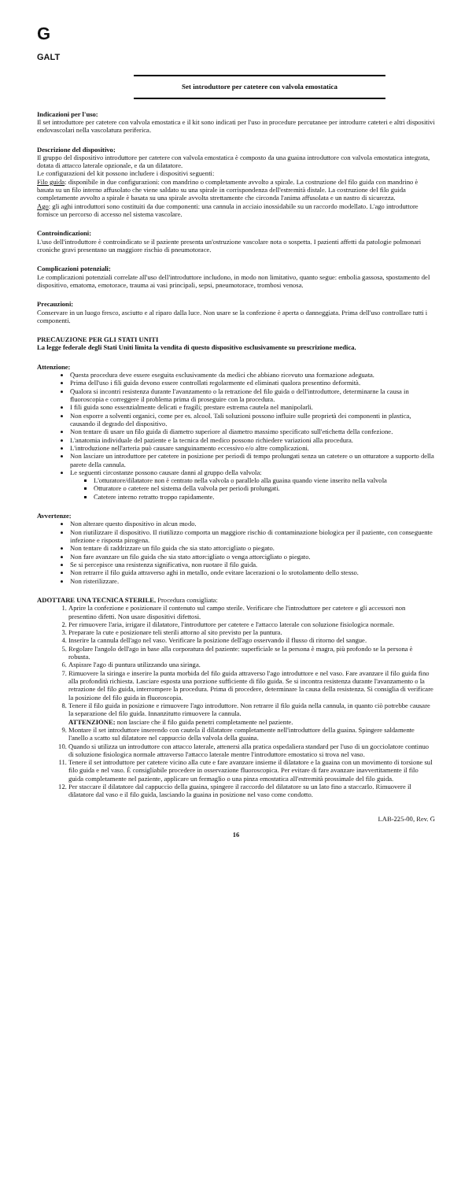G
GALT
Set introduttore per catetere con valvola emostatica
Indicazioni per l'uso:
Il set introduttore per catetere con valvola emostatica e il kit sono indicati per l'uso in procedure percutanee per introdurre cateteri e altri dispositivi endovascolari nella vascolatura periferica.
Descrizione del dispositivo:
Il gruppo del dispositivo introduttore per catetere con valvola emostatica è composto da una guaina introduttore con valvola emostatica integrata, dotata di attacco laterale opzionale, e da un dilatatore.
Le configurazioni del kit possono includere i dispositivi seguenti:
Filo guida: disponibile in due configurazioni: con mandrino o completamente avvolto a spirale. La costruzione del filo guida con mandrino è basata su un filo interno affusolato che viene saldato su una spirale in corrispondenza dell'estremità distale. La costruzione del filo guida completamente avvolto a spirale è basata su una spirale avvolta strettamente che circonda l'anima affusolata e un nastro di sicurezza.
Ago: gli aghi introduttori sono costituiti da due componenti: una cannula in acciaio inossidabile su un raccordo modellato. L'ago introduttore fornisce un percorso di accesso nel sistema vascolare.
Controindicazioni:
L'uso dell'introduttore è controindicato se il paziente presenta un'ostruzione vascolare nota o sospetta. I pazienti affetti da patologie polmonari croniche gravi presentano un maggiore rischio di pneumotorace.
Complicazioni potenziali:
Le complicazioni potenziali correlate all'uso dell'introduttore includono, in modo non limitativo, quanto segue: embolia gassosa, spostamento del dispositivo, ematoma, emotorace, trauma ai vasi principali, sepsi, pneumotorace, trombosi venosa.
Precauzioni:
Conservare in un luogo fresco, asciutto e al riparo dalla luce. Non usare se la confezione è aperta o danneggiata. Prima dell'uso controllare tutti i componenti.
PRECAUZIONE PER GLI STATI UNITI
La legge federale degli Stati Uniti limita la vendita di questo dispositivo esclusivamente su prescrizione medica.
Attenzione:
Questa procedura deve essere eseguita esclusivamente da medici che abbiano ricevuto una formazione adeguata.
Prima dell'uso i fili guida devono essere controllati regolarmente ed eliminati qualora presentino deformità.
Qualora si incontri resistenza durante l'avanzamento o la retrazione del filo guida o dell'introduttore, determinarne la causa in fluoroscopia e correggere il problema prima di proseguire con la procedura.
I fili guida sono essenzialmente delicati e fragili; prestare estrema cautela nel manipolarli.
Non esporre a solventi organici, come per es. alcool. Tali soluzioni possono influire sulle proprietà dei componenti in plastica, causando il degrado del dispositivo.
Non tentare di usare un filo guida di diametro superiore al diametro massimo specificato sull'etichetta della confezione.
L'anatomia individuale del paziente e la tecnica del medico possono richiedere variazioni alla procedura.
L'introduzione nell'arteria può causare sanguinamento eccessivo e/o altre complicazioni.
Non lasciare un introduttore per catetere in posizione per periodi di tempo prolungati senza un catetere o un otturatore a supporto della parete della cannula.
Le seguenti circostanze possono causare danni al gruppo della valvola:
L'otturatore/dilatatore non è centrato nella valvola o parallelo alla guaina quando viene inserito nella valvola
Otturatore o catetere nel sistema della valvola per periodi prolungati.
Catetere interno retratto troppo rapidamente.
Avvertenze:
Non alterare questo dispositivo in alcun modo.
Non riutilizzare il dispositivo. Il riutilizzo comporta un maggiore rischio di contaminazione biologica per il paziente, con conseguente infezione e risposta pirogena.
Non tentare di raddrizzare un filo guida che sia stato attorcigliato o piegato.
Non fare avanzare un filo guida che sia stato attorcigliato o venga attorcigliato o piegato.
Se si percepisce una resistenza significativa, non ruotare il filo guida.
Non retrarre il filo guida attraverso aghi in metallo, onde evitare lacerazioni o lo srotolamento dello stesso.
Non risterilizzare.
ADOTTARE UNA TECNICA STERILE. Procedura consigliata:
1. Aprire la confezione e posizionare il contenuto sul campo sterile. Verificare che l'introduttore per catetere e gli accessori non presentino difetti. Non usare dispositivi difettosi.
2. Per rimuovere l'aria, irrigare il dilatatore, l'introduttore per catetere e l'attacco laterale con soluzione fisiologica normale.
3. Preparare la cute e posizionare teli sterili attorno al sito previsto per la puntura.
4. Inserire la cannula dell'ago nel vaso. Verificare la posizione dell'ago osservando il flusso di ritorno del sangue.
5. Regolare l'angolo dell'ago in base alla corporatura del paziente: superficiale se la persona è magra, più profondo se la persona è robusta.
6. Aspirare l'ago di puntura utilizzando una siringa.
7. Rimuovere la siringa e inserire la punta morbida del filo guida attraverso l'ago introduttore e nel vaso. Fare avanzare il filo guida fino alla profondità richiesta. Lasciare esposta una porzione sufficiente di filo guida. Se si incontra resistenza durante l'avanzamento o la retrazione del filo guida, interrompere la procedura. Prima di procedere, determinare la causa della resistenza. Si consiglia di verificare la posizione del filo guida in fluoroscopia.
8. Tenere il filo guida in posizione e rimuovere l'ago introduttore. Non retrarre il filo guida nella cannula, in quanto ciò potrebbe causare la separazione del filo guida. Innanzitutto rimuovere la cannula.
ATTENZIONE: non lasciare che il filo guida penetri completamente nel paziente.
9. Montare il set introduttore inserendo con cautela il dilatatore completamente nell'introduttore della guaina. Spingere saldamente l'anello a scatto sul dilatatore nel cappuccio della valvola della guaina.
10. Quando si utilizza un introduttore con attacco laterale, attenersi alla pratica ospedaliera standard per l'uso di un gocciolatore continuo di soluzione fisiologica normale attraverso l'attacco laterale mentre l'introduttore emostatico si trova nel vaso.
11. Tenere il set introduttore per catetere vicino alla cute e fare avanzare insieme il dilatatore e la guaina con un movimento di torsione sul filo guida e nel vaso. È consigliabile procedere in osservazione fluoroscopica. Per evitare di fare avanzare inavvertitamente il filo guida completamente nel paziente, applicare un fermaglio o una pinza emostatica all'estremità prossimale del filo guida.
12. Per staccare il dilatatore dal cappuccio della guaina, spingere il raccordo del dilatatore su un lato fino a staccarlo. Rimuovere il dilatatore dal vaso e il filo guida, lasciando la guaina in posizione nel vaso come condotto.
LAB-225-00, Rev. G
16